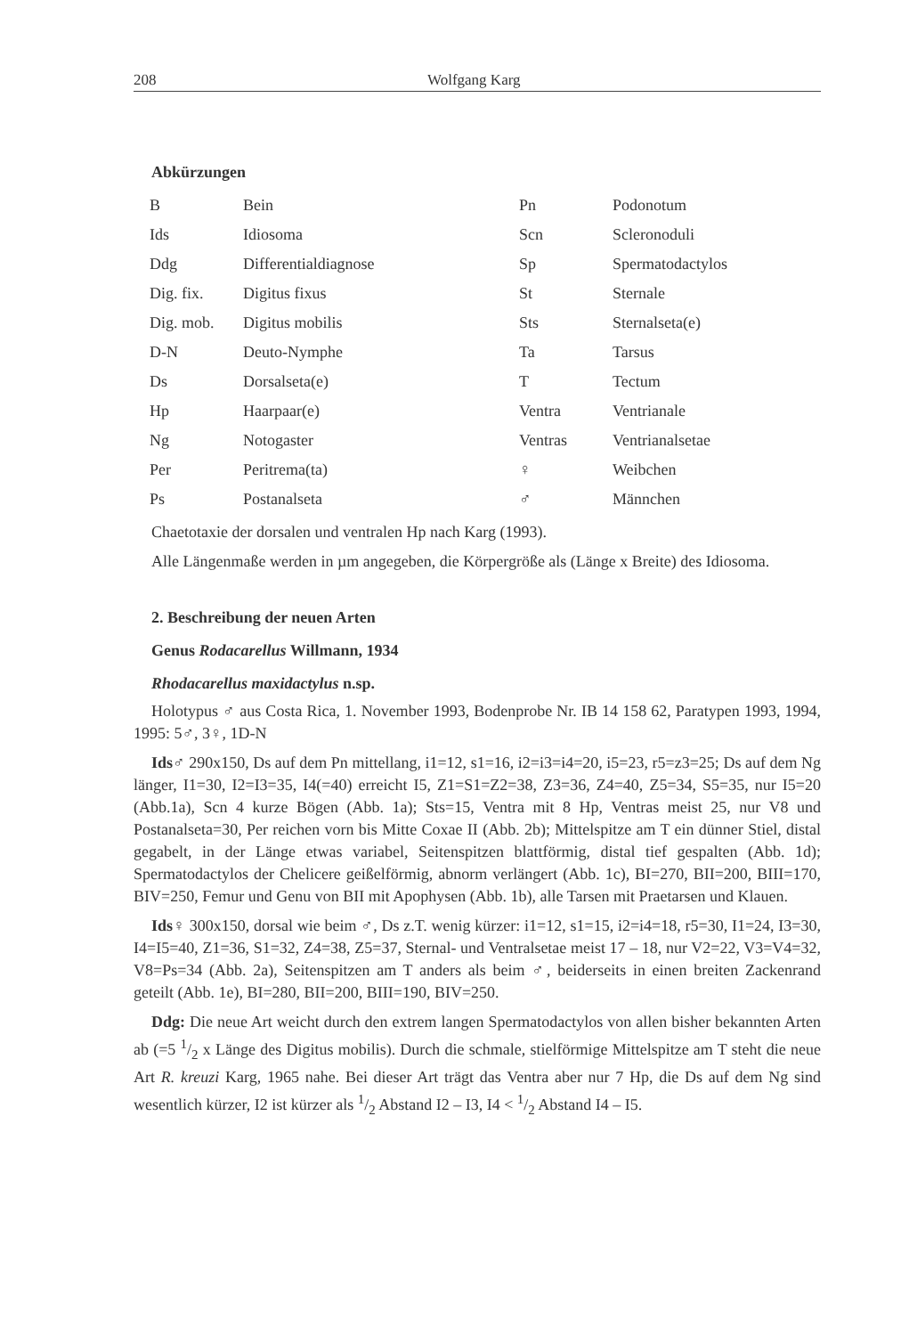208 Wolfgang Karg
Abkürzungen
| B | Bein | Pn | Podonotum |
| Ids | Idiosoma | Scn | Scleronoduli |
| Ddg | Differentialdiagnose | Sp | Spermatodactylos |
| Dig. fix. | Digitus fixus | St | Sternale |
| Dig. mob. | Digitus mobilis | Sts | Sternalseta(e) |
| D-N | Deuto-Nymphe | Ta | Tarsus |
| Ds | Dorsalseta(e) | T | Tectum |
| Hp | Haarpaar(e) | Ventra | Ventrianale |
| Ng | Notogaster | Ventras | Ventrianalsetae |
| Per | Peritrema(ta) | ♀ | Weibchen |
| Ps | Postanalseta | ♂ | Männchen |
Chaetotaxie der dorsalen und ventralen Hp nach Karg (1993).
Alle Längenmaße werden in µm angegeben, die Körpergröße als (Länge x Breite) des Idiosoma.
2. Beschreibung der neuen Arten
Genus Rodacarellus Willmann, 1934
Rhodacarellus maxidactylus n.sp.
Holotypus ♂ aus Costa Rica, 1. November 1993, Bodenprobe Nr. IB 14 158 62, Paratypen 1993, 1994, 1995: 5♂, 3♀, 1D-N
Ids♂ 290x150, Ds auf dem Pn mittellang, i1=12, s1=16, i2=i3=i4=20, i5=23, r5=z3=25; Ds auf dem Ng länger, I1=30, I2=I3=35, I4(=40) erreicht I5, Z1=S1=Z2=38, Z3=36, Z4=40, Z5=34, S5=35, nur I5=20 (Abb.1a), Scn 4 kurze Bögen (Abb. 1a); Sts=15, Ventra mit 8 Hp, Ventras meist 25, nur V8 und Postanalseta=30, Per reichen vorn bis Mitte Coxae II (Abb. 2b); Mittelspitze am T ein dünner Stiel, distal gegabelt, in der Länge etwas variabel, Seitenspitzen blattförmig, distal tief gespalten (Abb. 1d); Spermatodactylos der Chelicere geißelförmig, abnorm verlängert (Abb. 1c), BI=270, BII=200, BIII=170, BIV=250, Femur und Genu von BII mit Apophysen (Abb. 1b), alle Tarsen mit Praetarsen und Klauen.
Ids♀ 300x150, dorsal wie beim ♂, Ds z.T. wenig kürzer: i1=12, s1=15, i2=i4=18, r5=30, I1=24, I3=30, I4=I5=40, Z1=36, S1=32, Z4=38, Z5=37, Sternal- und Ventralsetae meist 17 – 18, nur V2=22, V3=V4=32, V8=Ps=34 (Abb. 2a), Seitenspitzen am T anders als beim ♂, beiderseits in einen breiten Zackenrand geteilt (Abb. 1e), BI=280, BII=200, BIII=190, BIV=250.
Ddg: Die neue Art weicht durch den extrem langen Spermatodactylos von allen bisher bekannten Arten ab (=5 1/2 x Länge des Digitus mobilis). Durch die schmale, stielförmige Mittelspitze am T steht die neue Art R. kreuzi Karg, 1965 nahe. Bei dieser Art trägt das Ventra aber nur 7 Hp, die Ds auf dem Ng sind wesentlich kürzer, I2 ist kürzer als 1/2 Abstand I2 – I3, I4 < 1/2 Abstand I4 – I5.